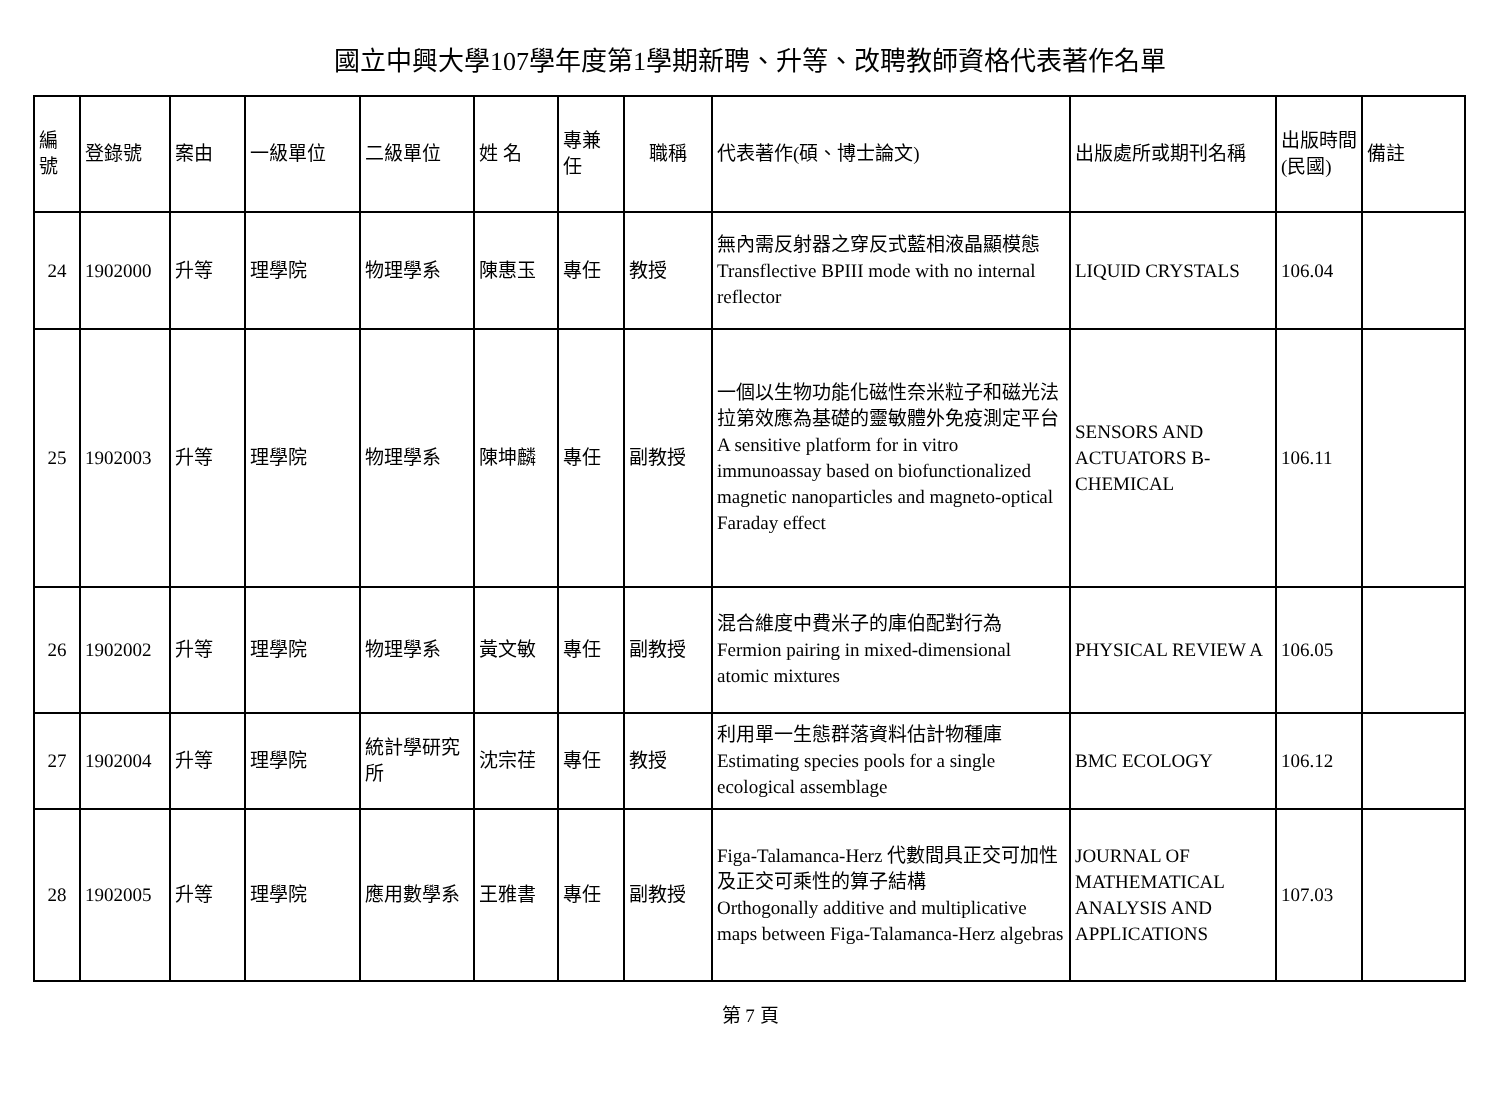國立中興大學107學年度第1學期新聘、升等、改聘教師資格代表著作名單
| 編號 | 登錄號 | 案由 | 一級單位 | 二級單位 | 姓 名 | 專兼任 | 職稱 | 代表著作(碩、博士論文) | 出版處所或期刊名稱 | 出版時間(民國) | 備註 |
| --- | --- | --- | --- | --- | --- | --- | --- | --- | --- | --- | --- |
| 24 | 1902000 | 升等 | 理學院 | 物理學系 | 陳惠玉 | 專任 | 教授 | 無內需反射器之穿反式藍相液晶顯模態 Transflective BPIII mode with no internal reflector | LIQUID CRYSTALS | 106.04 | |
| 25 | 1902003 | 升等 | 理學院 | 物理學系 | 陳坤麟 | 專任 | 副教授 | 一個以生物功能化磁性奈米粒子和磁光法拉第效應為基礎的靈敏體外免疫測定平台 A sensitive platform for in vitro immunoassay based on biofunctionalized magnetic nanoparticles and magneto-optical Faraday effect | SENSORS AND ACTUATORS B-CHEMICAL | 106.11 | |
| 26 | 1902002 | 升等 | 理學院 | 物理學系 | 黃文敏 | 專任 | 副教授 | 混合維度中費米子的庫伯配對行為 Fermion pairing in mixed-dimensional atomic mixtures | PHYSICAL REVIEW A | 106.05 | |
| 27 | 1902004 | 升等 | 理學院 | 統計學研究所 | 沈宗荏 | 專任 | 教授 | 利用單一生態群落資料估計物種庫 Estimating species pools for a single ecological assemblage | BMC ECOLOGY | 106.12 | |
| 28 | 1902005 | 升等 | 理學院 | 應用數學系 | 王雅書 | 專任 | 副教授 | Figa-Talamanca-Herz 代數間具正交可加性及正交可乘性的算子結構 Orthogonally additive and multiplicative maps between Figa-Talamanca-Herz algebras | JOURNAL OF MATHEMATICAL ANALYSIS AND APPLICATIONS | 107.03 | |
第 7 頁